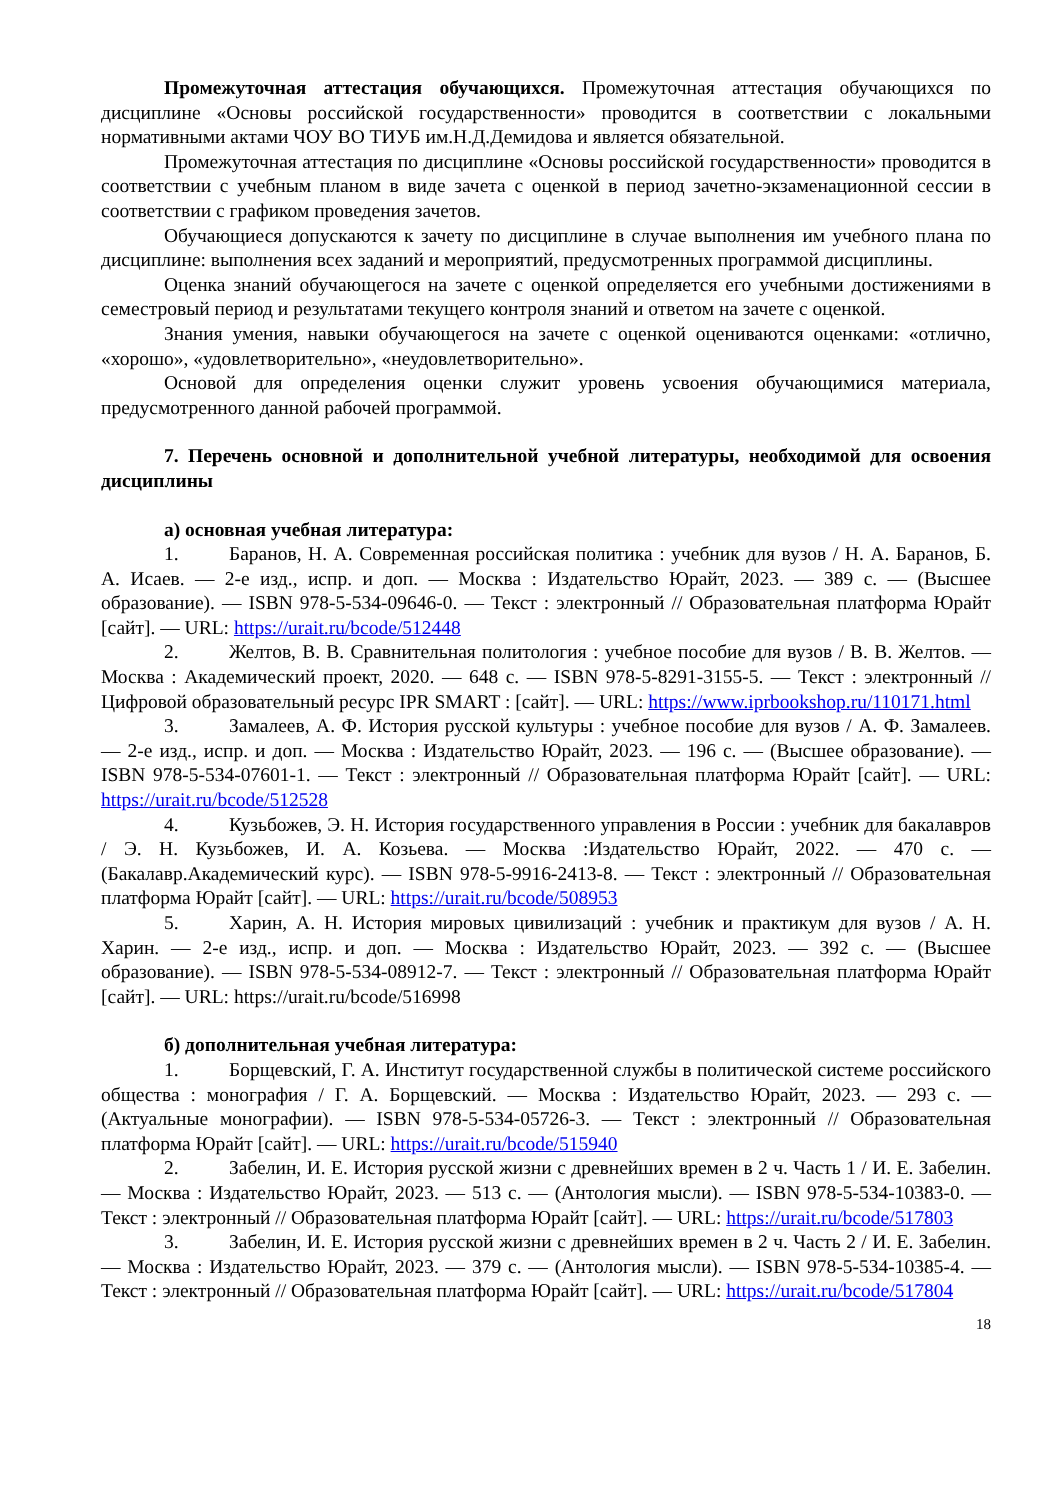Промежуточная аттестация обучающихся. Промежуточная аттестация обучающихся по дисциплине «Основы российской государственности» проводится в соответствии с локальными нормативными актами ЧОУ ВО ТИУБ им.Н.Д.Демидова и является обязательной.
Промежуточная аттестация по дисциплине «Основы российской государственности» проводится в соответствии с учебным планом в виде зачета с оценкой в период зачетно-экзаменационной сессии в соответствии с графиком проведения зачетов.
Обучающиеся допускаются к зачету по дисциплине в случае выполнения им учебного плана по дисциплине: выполнения всех заданий и мероприятий, предусмотренных программой дисциплины.
Оценка знаний обучающегося на зачете с оценкой определяется его учебными достижениями в семестровый период и результатами текущего контроля знаний и ответом на зачете с оценкой.
Знания умения, навыки обучающегося на зачете с оценкой оцениваются оценками: «отлично, «хорошо», «удовлетворительно», «неудовлетворительно».
Основой для определения оценки служит уровень усвоения обучающимися материала, предусмотренного данной рабочей программой.
7. Перечень основной и дополнительной учебной литературы, необходимой для освоения дисциплины
а) основная учебная литература:
1. Баранов, Н. А. Современная российская политика : учебник для вузов / Н. А. Баранов, Б. А. Исаев. — 2-е изд., испр. и доп. — Москва : Издательство Юрайт, 2023. — 389 с. — (Высшее образование). — ISBN 978-5-534-09646-0. — Текст : электронный // Образовательная платформа Юрайт [сайт]. — URL: https://urait.ru/bcode/512448
2. Желтов, В. В. Сравнительная политология : учебное пособие для вузов / В. В. Желтов. — Москва : Академический проект, 2020. — 648 c. — ISBN 978-5-8291-3155-5. — Текст : электронный // Цифровой образовательный ресурс IPR SMART : [сайт]. — URL: https://www.iprbookshop.ru/110171.html
3. Замалеев, А. Ф. История русской культуры : учебное пособие для вузов / А. Ф. Замалеев. — 2-е изд., испр. и доп. — Москва : Издательство Юрайт, 2023. — 196 с. — (Высшее образование). — ISBN 978-5-534-07601-1. — Текст : электронный // Образовательная платформа Юрайт [сайт]. — URL: https://urait.ru/bcode/512528
4. Кузьбожев, Э. Н. История государственного управления в России : учебник для бакалавров / Э. Н. Кузьбожев, И. А. Козьева. — Москва :Издательство Юрайт, 2022. — 470 с. — (Бакалавр.Академический курс). — ISBN 978-5-9916-2413-8. — Текст : электронный // Образовательная платформа Юрайт [сайт]. — URL: https://urait.ru/bcode/508953
5. Харин, А. Н. История мировых цивилизаций : учебник и практикум для вузов / А. Н. Харин. — 2-е изд., испр. и доп. — Москва : Издательство Юрайт, 2023. — 392 с. — (Высшее образование). — ISBN 978-5-534-08912-7. — Текст : электронный // Образовательная платформа Юрайт [сайт]. — URL: https://urait.ru/bcode/516998
б) дополнительная учебная литература:
1. Борщевский, Г. А. Институт государственной службы в политической системе российского общества : монография / Г. А. Борщевский. — Москва : Издательство Юрайт, 2023. — 293 с. — (Актуальные монографии). — ISBN 978-5-534-05726-3. — Текст : электронный // Образовательная платформа Юрайт [сайт]. — URL: https://urait.ru/bcode/515940
2. Забелин, И. Е. История русской жизни с древнейших времен в 2 ч. Часть 1 / И. Е. Забелин. — Москва : Издательство Юрайт, 2023. — 513 с. — (Антология мысли). — ISBN 978-5-534-10383-0. — Текст : электронный // Образовательная платформа Юрайт [сайт]. — URL: https://urait.ru/bcode/517803
3. Забелин, И. Е. История русской жизни с древнейших времен в 2 ч. Часть 2 / И. Е. Забелин. — Москва : Издательство Юрайт, 2023. — 379 с. — (Антология мысли). — ISBN 978-5-534-10385-4. — Текст : электронный // Образовательная платформа Юрайт [сайт]. — URL: https://urait.ru/bcode/517804
18